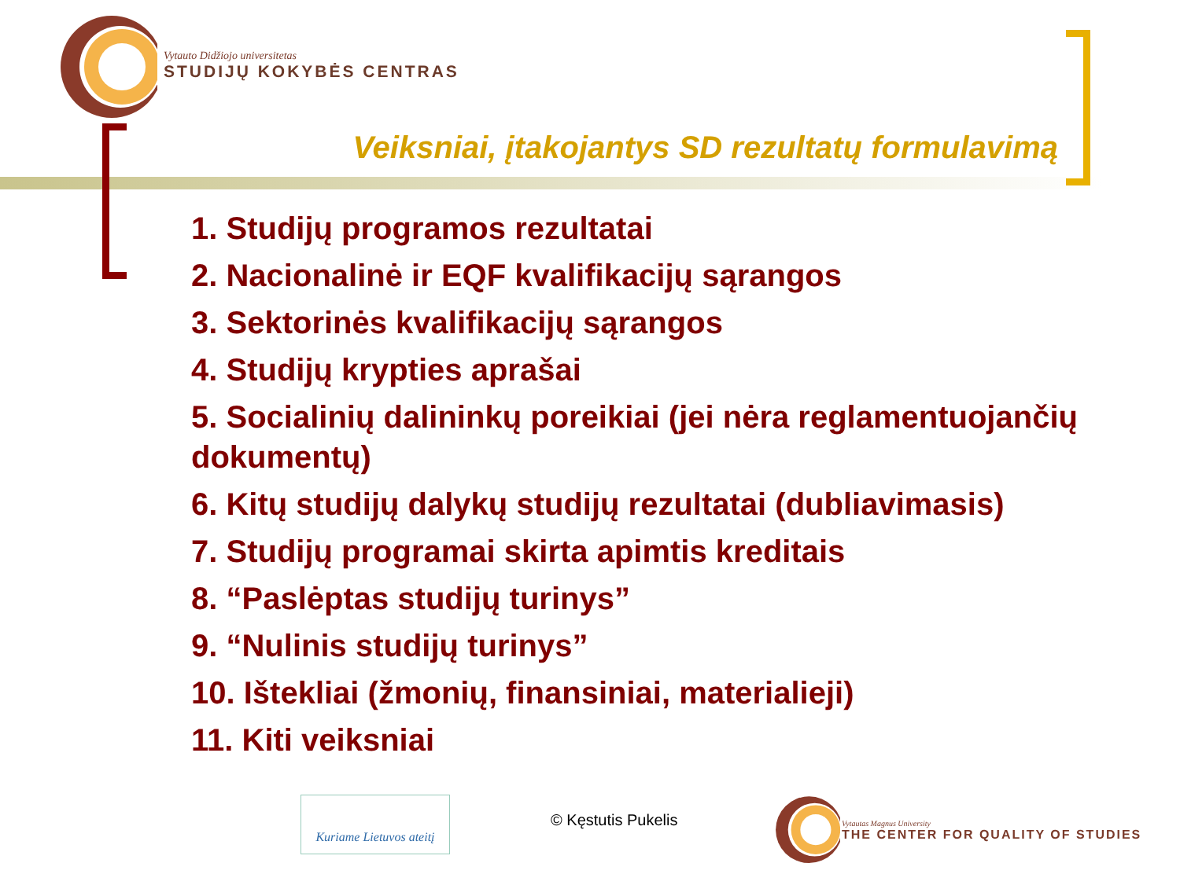Vytauto Didžiojo universitetas
STUDIJŲ KOKYBĖS CENTRAS
Veiksniai, įtakojantys SD rezultatų formulavimą
1. Studijų programos rezultatai
2. Nacionalinė ir EQF kvalifikacijų sąrangos
3. Sektorinės kvalifikacijų sąrangos
4. Studijų krypties aprašai
5. Socialinių dalininkų poreikiai (jei nėra reglamentuojančių dokumentų)
6. Kitų studijų dalykų studijų rezultatai (dubliavimasis)
7. Studijų programai skirta apimtis kreditais
8. “Paslėptas studijų turinys”
9. “Nulinis studijų turinys”
10. Ištekliai (žmonių, finansiniai, materialieji)
11. Kiti veiksniai
Kuriame Lietuvos ateitį
© Kęstutis Pukelis
Vytautas Magnus University
THE CENTER FOR QUALITY OF STUDIES